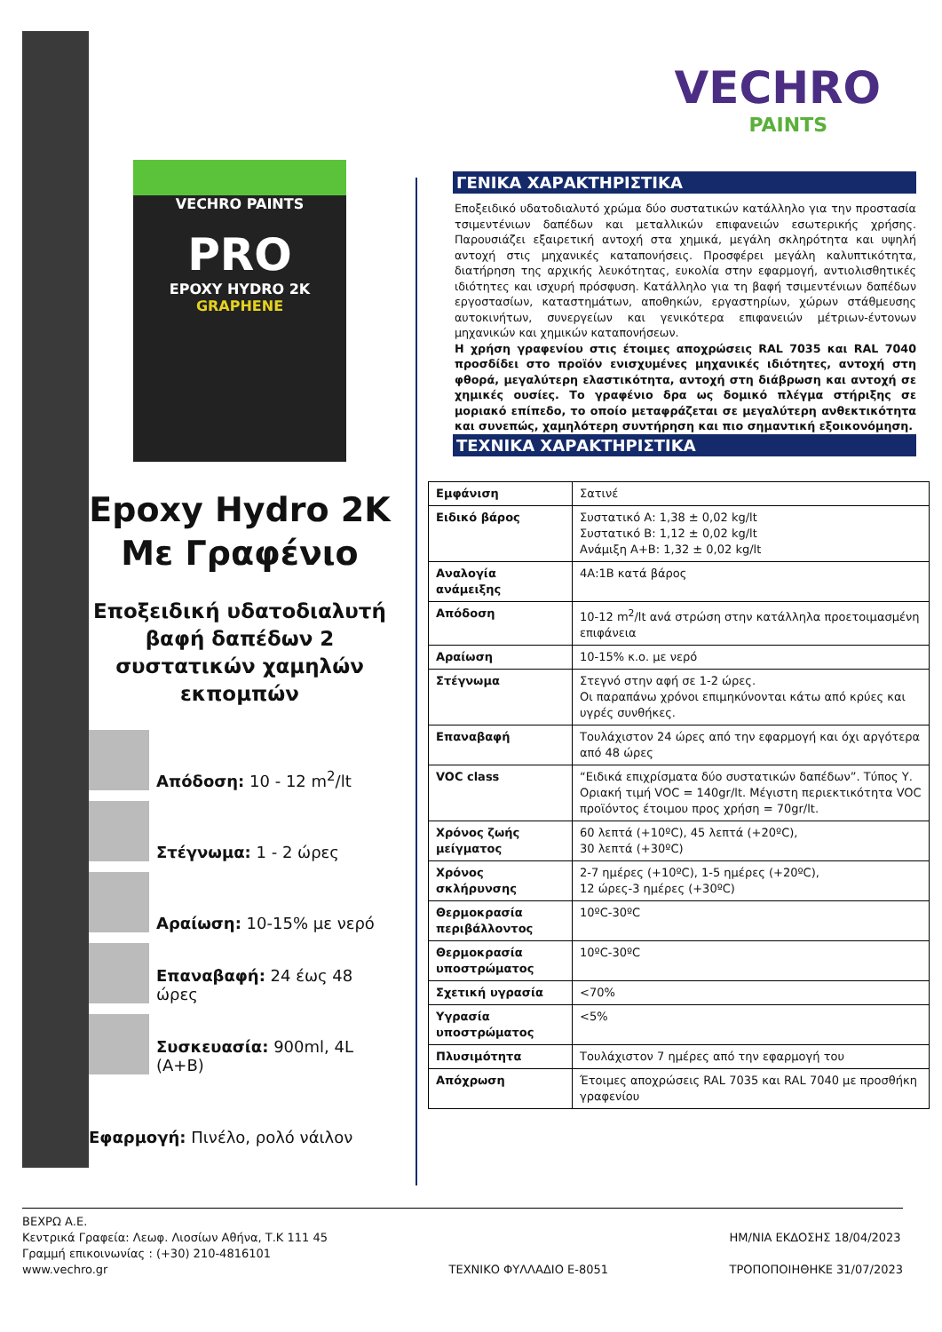VECHRO PAINTS
PRO
EPOXY HYDRO 2K
GRAPHENE
Epoxy Hydro 2K
Με Γραφένιο
Εποξειδική υδατοδιαλυτή βαφή δαπέδων 2 συστατικών χαμηλών εκπομπών
Απόδοση: 10 - 12 m<sup>2</sup>/lt
Στέγνωμα: 1 - 2 ώρες
Αραίωση: 10-15% με νερό
Επαναβαφή: 24 έως 48 ώρες
Συσκευασία: 900ml, 4L (A+B)
Εφαρμογή: Πινέλο, ρολό νάιλον
VECHRO
PAINTS
ΓΕΝΙΚΑ ΧΑΡΑΚΤΗΡΙΣΤΙΚΑ
Εποξειδικό υδατοδιαλυτό χρώμα δύο συστατικών κατάλληλο για την προστασία τσιμεντένιων δαπέδων και μεταλλικών επιφανειών εσωτερικής χρήσης. Παρουσιάζει εξαιρετική αντοχή στα χημικά, μεγάλη σκληρότητα και υψηλή αντοχή στις μηχανικές καταπονήσεις. Προσφέρει μεγάλη καλυπτικότητα, διατήρηση της αρχικής λευκότητας, ευκολία στην εφαρμογή, αντιολισθητικές ιδιότητες και ισχυρή πρόσφυση. Κατάλληλο για τη βαφή τσιμεντένιων δαπέδων εργοστασίων, καταστημάτων, αποθηκών, εργαστηρίων, χώρων στάθμευσης αυτοκινήτων, συνεργείων και γενικότερα επιφανειών μέτριων-έντονων μηχανικών και χημικών καταπονήσεων.
Η χρήση γραφενίου στις έτοιμες αποχρώσεις RAL 7035 και RAL 7040 προσδίδει στο προϊόν ενισχυμένες μηχανικές ιδιότητες, αντοχή στη φθορά, μεγαλύτερη ελαστικότητα, αντοχή στη διάβρωση και αντοχή σε χημικές ουσίες. Το γραφένιο δρα ως δομικό πλέγμα στήριξης σε μοριακό επίπεδο, το οποίο μεταφράζεται σε μεγαλύτερη ανθεκτικότητα και συνεπώς, χαμηλότερη συντήρηση και πιο σημαντική εξοικονόμηση.
ΤΕΧΝΙΚΑ ΧΑΡΑΚΤΗΡΙΣΤΙΚΑ
| Εμφάνιση | Σατινέ |
| Ειδικό βάρος | Συστατικό Α: 1,38 ± 0,02 kg/lt Συστατικό Β: 1,12 ± 0,02 kg/lt Ανάμιξη Α+Β: 1,32 ± 0,02 kg/lt |
| Αναλογία ανάμειξης | 4Α:1Β κατά βάρος |
| Απόδοση | 10-12 m<sup>2</sup>/lt ανά στρώση στην κατάλληλα προετοιμασμένη επιφάνεια |
| Αραίωση | 10-15% κ.ο. με νερό |
| Στέγνωμα | Στεγνό στην αφή σε 1-2 ώρες. Οι παραπάνω χρόνοι επιμηκύνονται κάτω από κρύες και υγρές συνθήκες. |
| Επαναβαφή | Τουλάχιστον 24 ώρες από την εφαρμογή και όχι αργότερα από 48 ώρες |
| VOC class | “Ειδικά επιχρίσματα δύο συστατικών δαπέδων”. Τύπος Υ. Οριακή τιμή VOC = 140gr/lt. Μέγιστη περιεκτικότητα VOC προϊόντος έτοιμου προς χρήση = 70gr/lt. |
| Χρόνος ζωής μείγματος | 60 λεπτά (+10ºC), 45 λεπτά (+20ºC), 30 λεπτά (+30ºC) |
| Χρόνος σκλήρυνσης | 2-7 ημέρες (+10ºC), 1-5 ημέρες (+20ºC), 12 ώρες-3 ημέρες (+30ºC) |
| Θερμοκρασία περιβάλλοντος | 10ºC-30ºC |
| Θερμοκρασία υποστρώματος | 10ºC-30ºC |
| Σχετική υγρασία | <70% |
| Υγρασία υποστρώματος | <5% |
| Πλυσιμότητα | Τουλάχιστον 7 ημέρες από την εφαρμογή του |
| Απόχρωση | Έτοιμες αποχρώσεις RAL 7035 και RAL 7040 με προσθήκη γραφενίου |
ΒΕΧΡΩ Α.Ε.
Κεντρικά Γραφεία: Λεωφ. Λιοσίων Αθήνα, Τ.Κ 111 45
Γραμμή επικοινωνίας : (+30) 210-4816101
www.vechro.gr
ΤΕΧΝΙΚΟ ΦΥΛΛΑΔΙΟ Ε-8051
ΗΜ/ΝΙΑ ΕΚΔΟΣΗΣ 18/04/2023
ΤΡΟΠΟΠΟΙΗΘΗΚΕ 31/07/2023